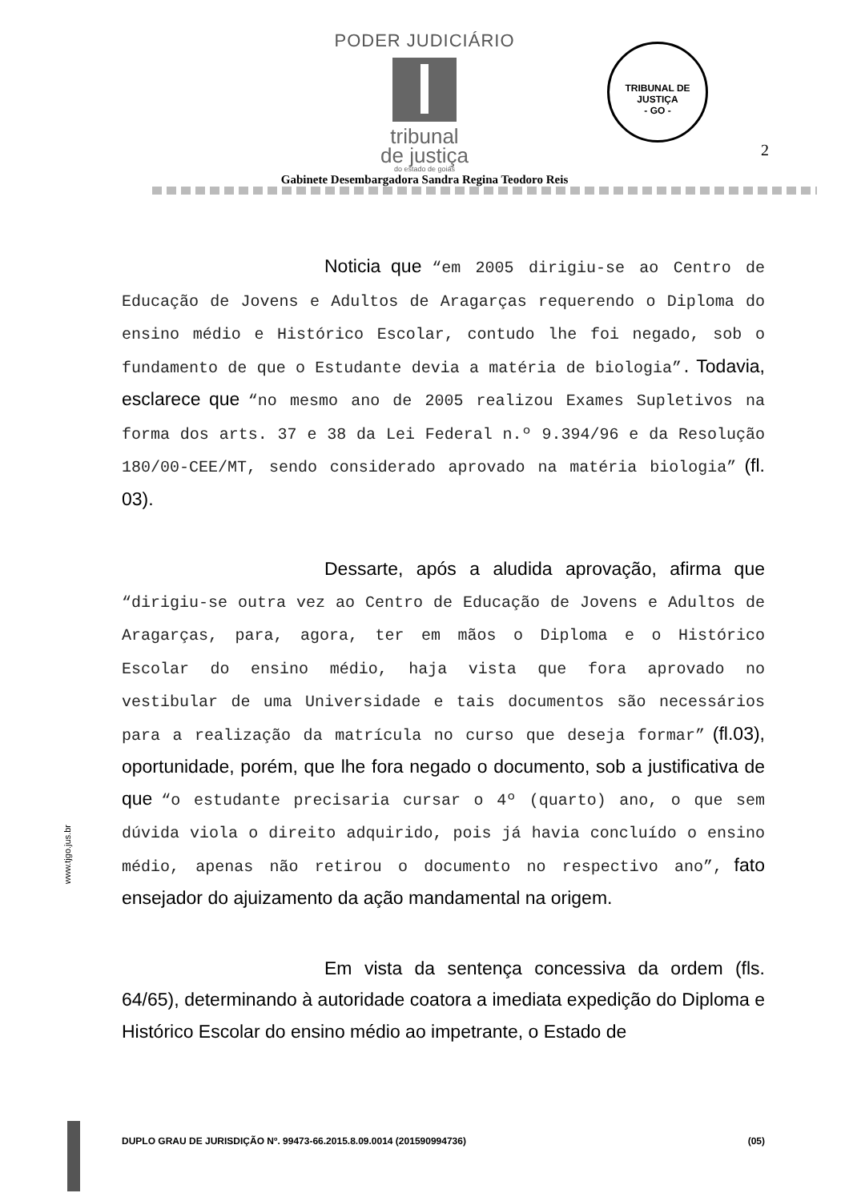PODER JUDICIÁRIO
tribunal
de justiça
do estado de goiás
TRIBUNAL DE JUSTIÇA
- GO -
2
Gabinete Desembargadora Sandra Regina Teodoro Reis
Noticia que “em 2005 dirigiu-se ao Centro de Educação de Jovens e Adultos de Aragarças requerendo o Diploma do ensino médio e Histórico Escolar, contudo lhe foi negado, sob o fundamento de que o Estudante devia a matéria de biologia”. Todavia, esclarece que “no mesmo ano de 2005 realizou Exames Supletivos na forma dos arts. 37 e 38 da Lei Federal n.º 9.394/96 e da Resolução 180/00-CEE/MT, sendo considerado aprovado na matéria biologia” (fl. 03).
Dessarte, após a aludida aprovação, afirma que “dirigiu-se outra vez ao Centro de Educação de Jovens e Adultos de Aragarças, para, agora, ter em mãos o Diploma e o Histórico Escolar do ensino médio, haja vista que fora aprovado no vestibular de uma Universidade e tais documentos são necessários para a realização da matrícula no curso que deseja formar” (fl.03), oportunidade, porém, que lhe fora negado o documento, sob a justificativa de que “o estudante precisaria cursar o 4º (quarto) ano, o que sem dúvida viola o direito adquirido, pois já havia concluído o ensino médio, apenas não retirou o documento no respectivo ano”, fato ensejador do ajuizamento da ação mandamental na origem.
Em vista da sentença concessiva da ordem (fls. 64/65), determinando à autoridade coatora a imediata expedição do Diploma e Histórico Escolar do ensino médio ao impetrante, o Estado de
DUPLO GRAU DE JURISDIÇÃO Nº. 99473-66.2015.8.09.0014 (201590994736) (05)
www.tjgo.jus.br